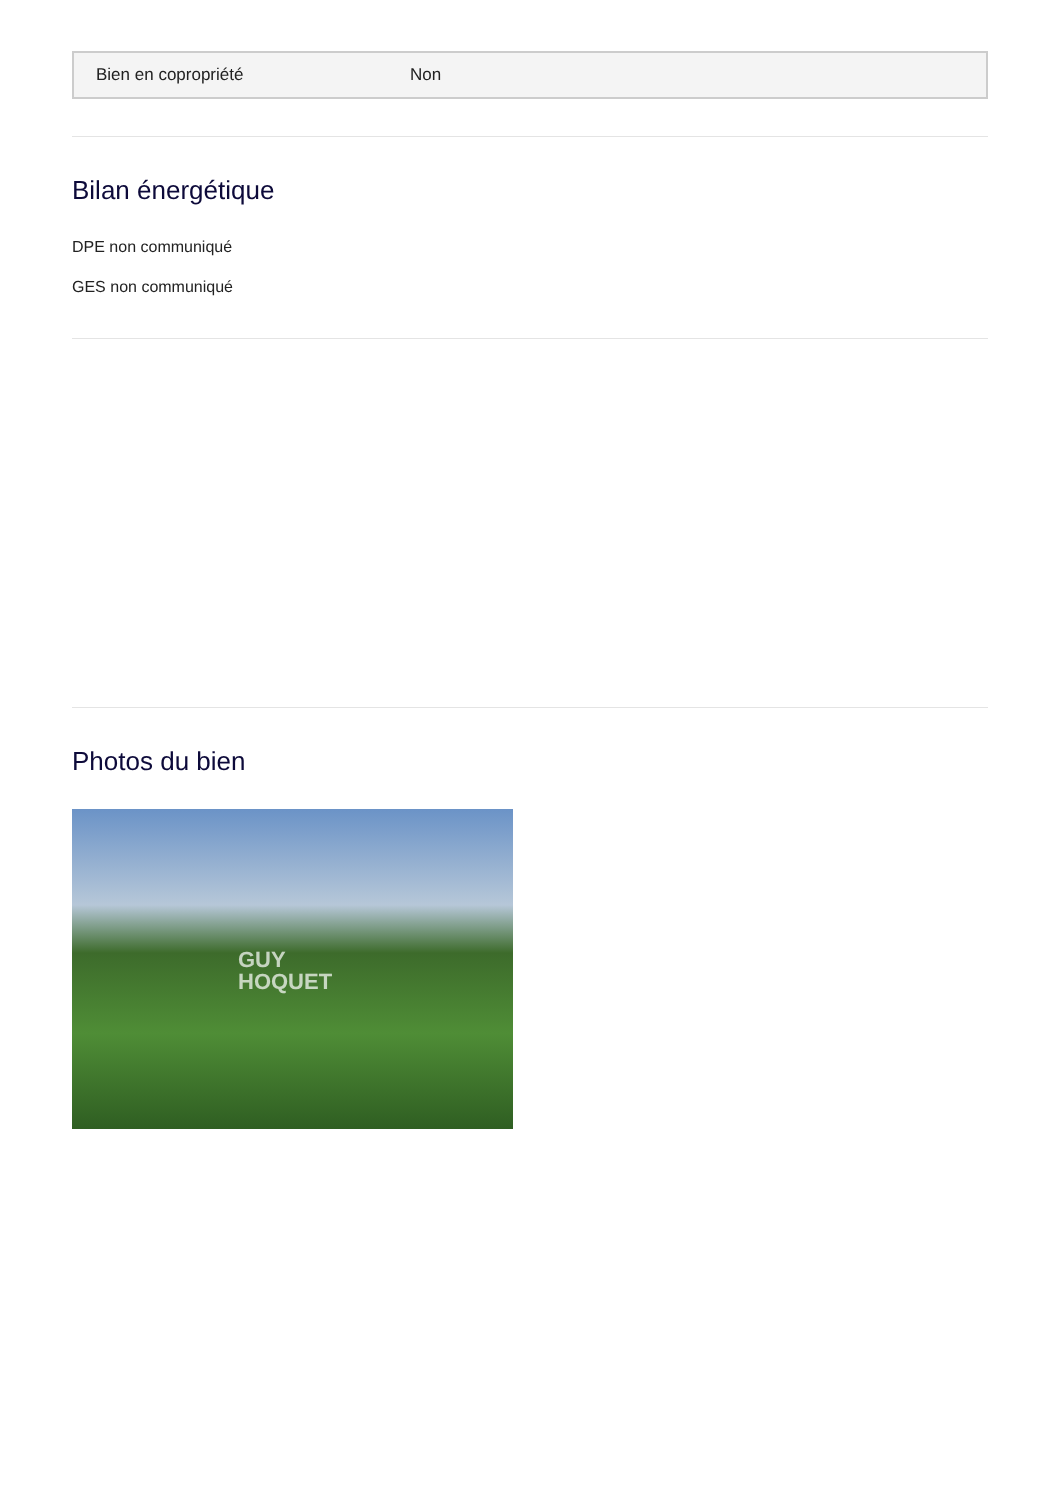| Bien en copropriété | Non |
Bilan énergétique
DPE non communiqué
GES non communiqué
Photos du bien
GUY
HOQUET